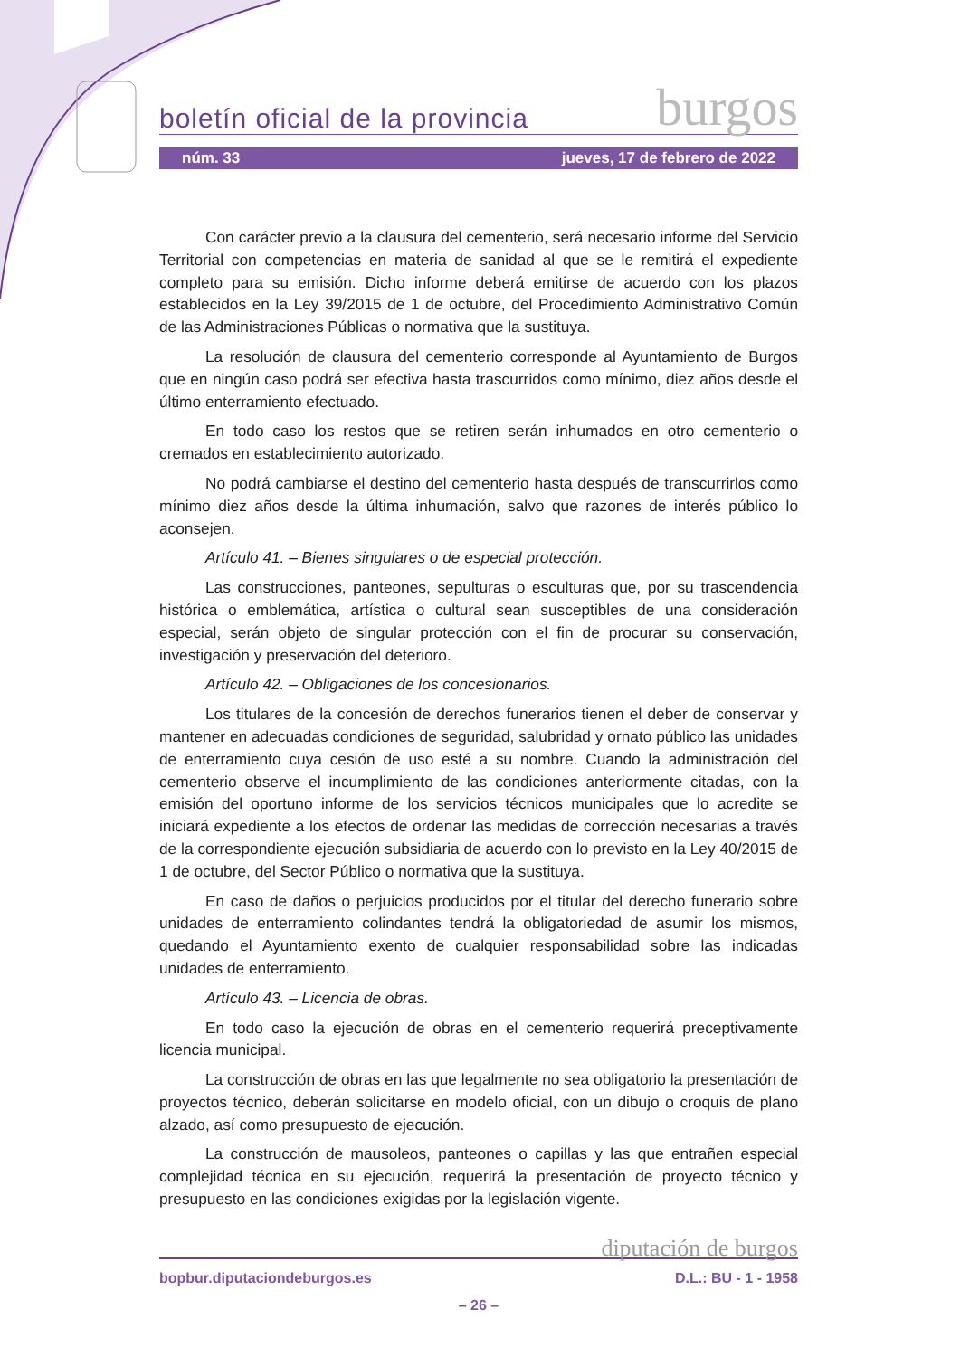boletín oficial de la provincia burgos
núm. 33 jueves, 17 de febrero de 2022
Con carácter previo a la clausura del cementerio, será necesario informe del Servicio Territorial con competencias en materia de sanidad al que se le remitirá el expediente completo para su emisión. Dicho informe deberá emitirse de acuerdo con los plazos establecidos en la Ley 39/2015 de 1 de octubre, del Procedimiento Administrativo Común de las Administraciones Públicas o normativa que la sustituya.
La resolución de clausura del cementerio corresponde al Ayuntamiento de Burgos que en ningún caso podrá ser efectiva hasta trascurridos como mínimo, diez años desde el último enterramiento efectuado.
En todo caso los restos que se retiren serán inhumados en otro cementerio o cremados en establecimiento autorizado.
No podrá cambiarse el destino del cementerio hasta después de transcurrirlos como mínimo diez años desde la última inhumación, salvo que razones de interés público lo aconsejen.
Artículo 41. – Bienes singulares o de especial protección.
Las construcciones, panteones, sepulturas o esculturas que, por su trascendencia histórica o emblemática, artística o cultural sean susceptibles de una consideración especial, serán objeto de singular protección con el fin de procurar su conservación, investigación y preservación del deterioro.
Artículo 42. – Obligaciones de los concesionarios.
Los titulares de la concesión de derechos funerarios tienen el deber de conservar y mantener en adecuadas condiciones de seguridad, salubridad y ornato público las unidades de enterramiento cuya cesión de uso esté a su nombre. Cuando la administración del cementerio observe el incumplimiento de las condiciones anteriormente citadas, con la emisión del oportuno informe de los servicios técnicos municipales que lo acredite se iniciará expediente a los efectos de ordenar las medidas de corrección necesarias a través de la correspondiente ejecución subsidiaria de acuerdo con lo previsto en la Ley 40/2015 de 1 de octubre, del Sector Público o normativa que la sustituya.
En caso de daños o perjuicios producidos por el titular del derecho funerario sobre unidades de enterramiento colindantes tendrá la obligatoriedad de asumir los mismos, quedando el Ayuntamiento exento de cualquier responsabilidad sobre las indicadas unidades de enterramiento.
Artículo 43. – Licencia de obras.
En todo caso la ejecución de obras en el cementerio requerirá preceptivamente licencia municipal.
La construcción de obras en las que legalmente no sea obligatorio la presentación de proyectos técnico, deberán solicitarse en modelo oficial, con un dibujo o croquis de plano alzado, así como presupuesto de ejecución.
La construcción de mausoleos, panteones o capillas y las que entrañen especial complejidad técnica en su ejecución, requerirá la presentación de proyecto técnico y presupuesto en las condiciones exigidas por la legislación vigente.
diputación de burgos
bopbur.diputaciondeburgos.es D.L.: BU - 1 - 1958
– 26 –